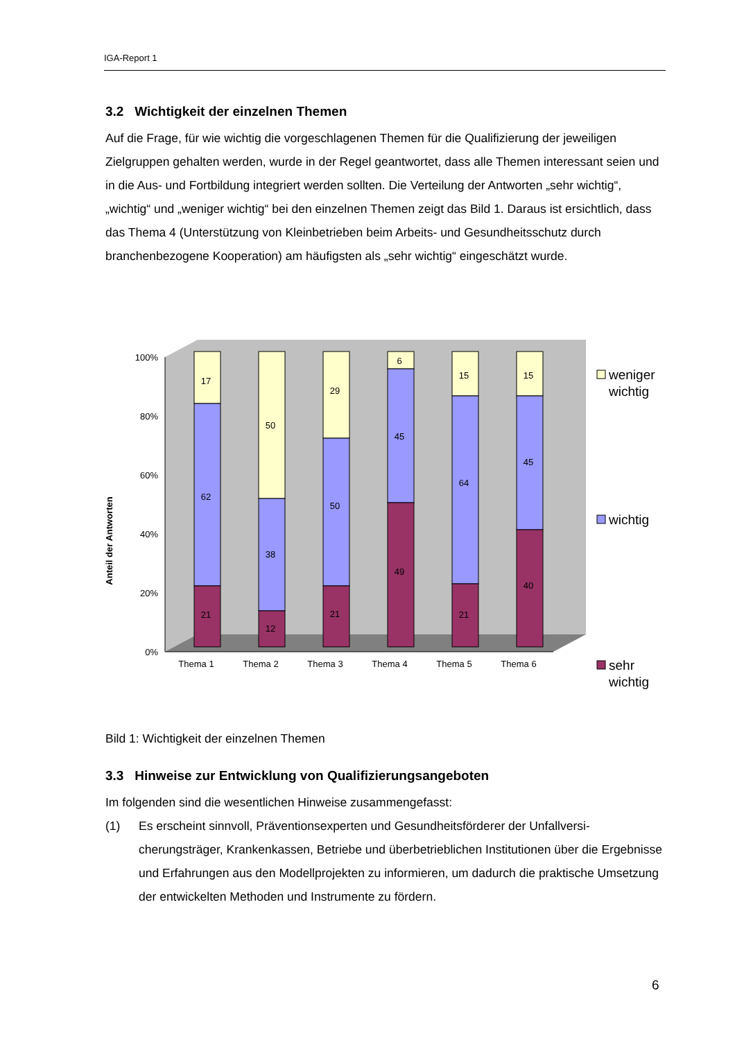IGA-Report 1
3.2 Wichtigkeit der einzelnen Themen
Auf die Frage, für wie wichtig die vorgeschlagenen Themen für die Qualifizierung der jeweiligen Zielgruppen gehalten werden, wurde in der Regel geantwortet, dass alle Themen interessant seien und in die Aus- und Fortbildung integriert werden sollten. Die Verteilung der Antworten „sehr wichtig“, „wichtig“ und „weniger wichtig“ bei den einzelnen Themen zeigt das Bild 1. Daraus ist ersichtlich, dass das Thema 4 (Unterstützung von Kleinbetrieben beim Arbeits- und Gesundheitsschutz durch branchenbezogene Kooperation) am häufigsten als „sehr wichtig“ eingeschätzt wurde.
Anteil der Antworten
100%
80%
60%
40%
20%
0%
17
62
21
50
38
12
29
50
21
6
45
49
15
64
21
15
45
40
Thema 1
Thema 2
Thema 3
Thema 4
Thema 5
Thema 6
weniger
wichtig
wichtig
sehr
wichtig
Bild 1: Wichtigkeit der einzelnen Themen
3.3 Hinweise zur Entwicklung von Qualifizierungsangeboten
Im folgenden sind die wesentlichen Hinweise zusammengefasst:
(1) Es erscheint sinnvoll, Präventionsexperten und Gesundheitsförderer der Unfallversi-cherungsträger, Krankenkassen, Betriebe und überbetrieblichen Institutionen über die Ergebnisse und Erfahrungen aus den Modellprojekten zu informieren, um dadurch die praktische Umsetzung der entwickelten Methoden und Instrumente zu fördern.
6